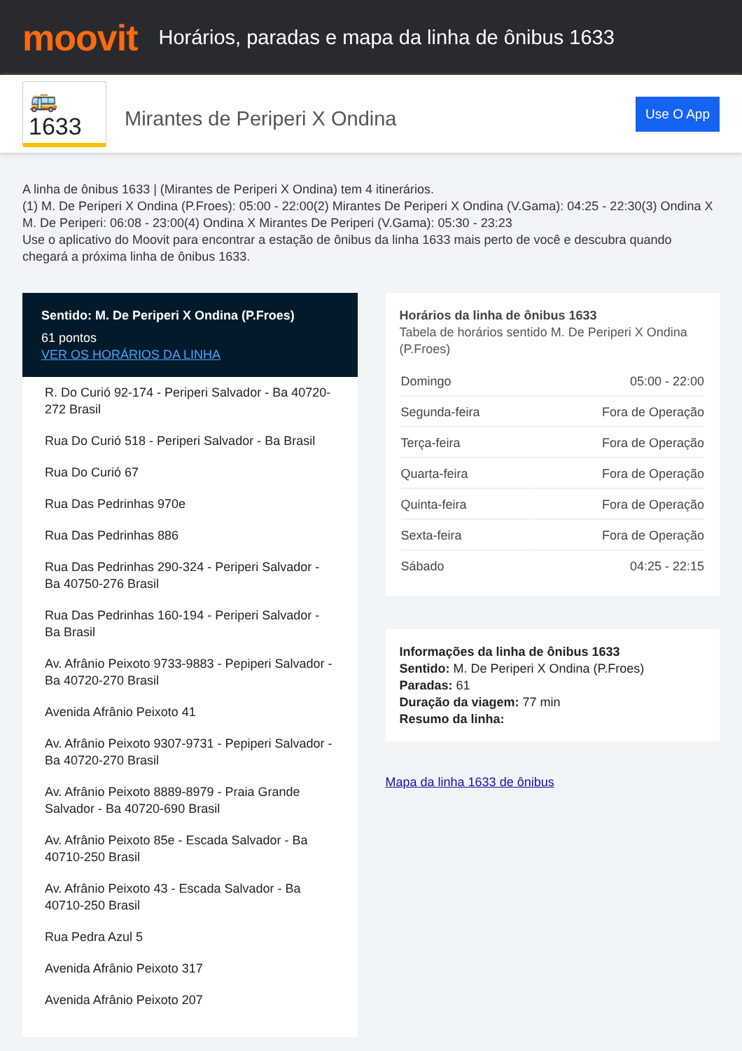moovit
Horários, paradas e mapa da linha de ônibus 1633
🚌 1633
Mirantes de Periperi X Ondina
Use O App
A linha de ônibus 1633 | (Mirantes de Periperi X Ondina) tem 4 itinerários.
(1) M. De Periperi X Ondina (P.Froes): 05:00 - 22:00(2) Mirantes De Periperi X Ondina (V.Gama): 04:25 - 22:30(3) Ondina X M. De Periperi: 06:08 - 23:00(4) Ondina X Mirantes De Periperi (V.Gama): 05:30 - 23:23
Use o aplicativo do Moovit para encontrar a estação de ônibus da linha 1633 mais perto de você e descubra quando chegará a próxima linha de ônibus 1633.
Sentido: M. De Periperi X Ondina (P.Froes)
61 pontos
VER OS HORÁRIOS DA LINHA
R. Do Curió 92-174 - Periperi Salvador - Ba 40720-272 Brasil
Rua Do Curió 518 - Periperi Salvador - Ba Brasil
Rua Do Curió 67
Rua Das Pedrinhas 970e
Rua Das Pedrinhas 886
Rua Das Pedrinhas 290-324 - Periperi Salvador - Ba 40750-276 Brasil
Rua Das Pedrinhas 160-194 - Periperi Salvador - Ba Brasil
Av. Afrânio Peixoto 9733-9883 - Pepiperi Salvador - Ba 40720-270 Brasil
Avenida Afrânio Peixoto 41
Av. Afrânio Peixoto 9307-9731 - Pepiperi Salvador - Ba 40720-270 Brasil
Av. Afrânio Peixoto 8889-8979 - Praia Grande Salvador - Ba 40720-690 Brasil
Av. Afrânio Peixoto 85e - Escada Salvador - Ba 40710-250 Brasil
Av. Afrânio Peixoto 43 - Escada Salvador - Ba 40710-250 Brasil
Rua Pedra Azul 5
Avenida Afrânio Peixoto 317
Avenida Afrânio Peixoto 207
Horários da linha de ônibus 1633
Tabela de horários sentido M. De Periperi X Ondina (P.Froes)
| Domingo | 05:00 - 22:00 |
| Segunda-feira | Fora de Operação |
| Terça-feira | Fora de Operação |
| Quarta-feira | Fora de Operação |
| Quinta-feira | Fora de Operação |
| Sexta-feira | Fora de Operação |
| Sábado | 04:25 - 22:15 |
Informações da linha de ônibus 1633
Sentido: M. De Periperi X Ondina (P.Froes)
Paradas: 61
Duração da viagem: 77 min
Resumo da linha:
Mapa da linha 1633 de ônibus